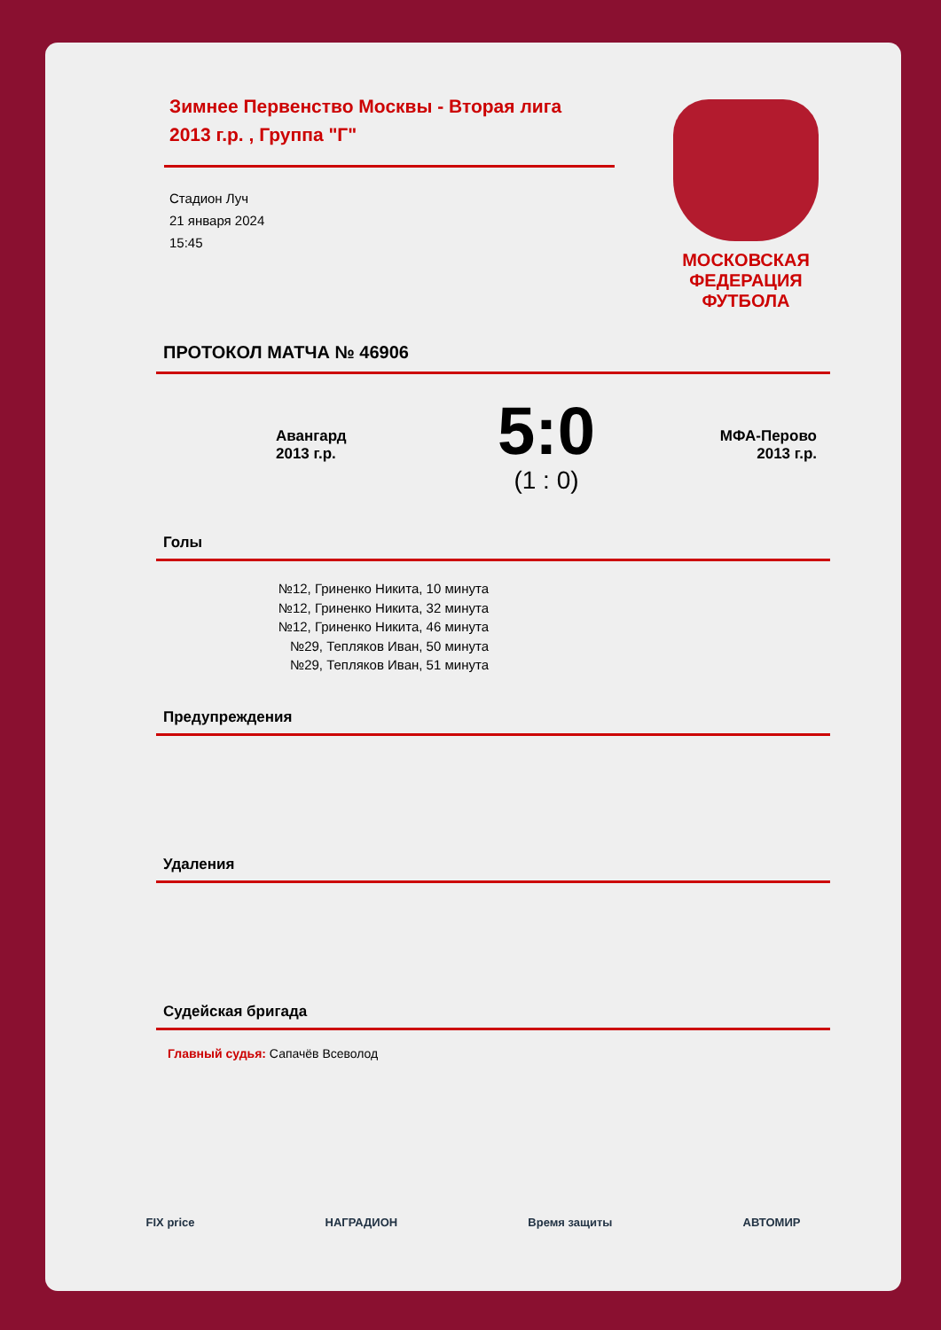МОСКОВСКАЯ
ФЕДЕРАЦИЯ
ФУТБОЛА
Зимнее Первенство Москвы - Вторая лига 2013 г.р. , Группа "Г"
Стадион Луч
21 января 2024
15:45
ПРОТОКОЛ МАТЧА № 46906
Авангард
2013 г.р.
5:0
(1 : 0)
МФА-Перово
2013 г.р.
Голы
№12, Гриненко Никита, 10 минута
№12, Гриненко Никита, 32 минута
№12, Гриненко Никита, 46 минута
№29, Тепляков Иван, 50 минута
№29, Тепляков Иван, 51 минута
Предупреждения
Удаления
Судейская бригада
Главный судья: Сапачёв Всеволод
FIX price НАГРАДИОН Время защиты АВТОМИР